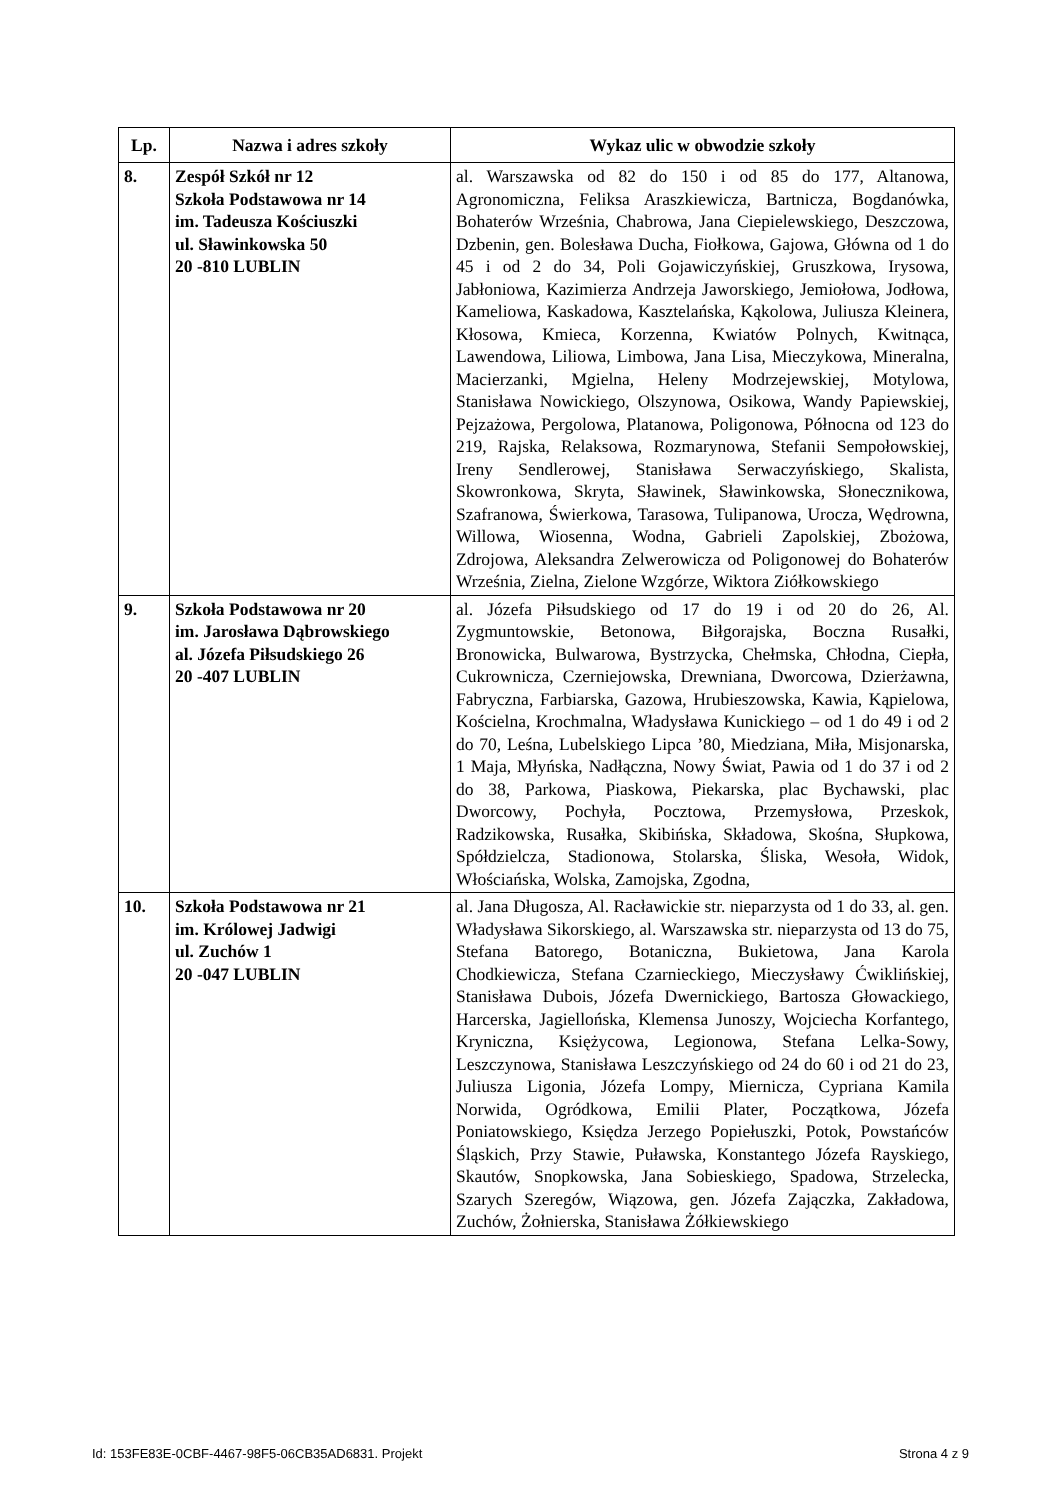| Lp. | Nazwa i adres szkoły | Wykaz ulic w obwodzie szkoły |
| --- | --- | --- |
| 8. | Zespół Szkół nr 12 Szkoła Podstawowa nr 14 im. Tadeusza Kościuszki ul. Sławinkowska 50 20 -810 LUBLIN | al. Warszawska od 82 do 150 i od 85 do 177, Altanowa, Agronomiczna, Feliksa Araszkiewicza, Bartnicza, Bogdanówka, Bohaterów Września, Chabrowa, Jana Ciepielewskiego, Deszczowa, Dzbenin, gen. Bolesława Ducha, Fiołkowa, Gajowa, Główna od 1 do 45 i od 2 do 34, Poli Gojawiczyńskiej, Gruszkowa, Irysowa, Jabłoniowa, Kazimierza Andrzeja Jaworskiego, Jemiołowa, Jodłowa, Kameliowa, Kaskadowa, Kasztelańska, Kąkolowa, Juliusza Kleinera, Kłosowa, Kmieca, Korzenna, Kwiatów Polnych, Kwitnąca, Lawendowa, Liliowa, Limbowa, Jana Lisa, Mieczykowa, Mineralna, Macierzanki, Mgielna, Heleny Modrzejewskiej, Motylowa, Stanisława Nowickiego, Olszynowa, Osikowa, Wandy Papiewskiej, Pejzażowa, Pergolowa, Platanowa, Poligonowa, Północna od 123 do 219, Rajska, Relaksowa, Rozmarynowa, Stefanii Sempołowskiej, Ireny Sendlerowej, Stanisława Serwaczyńskiego, Skalista, Skowronkowa, Skryta, Sławinek, Sławinkowska, Słonecznikowa, Szafranowa, Świerkowa, Tarasowa, Tulipanowa, Urocza, Wędrowna, Willowa, Wiosenna, Wodna, Gabrieli Zapolskiej, Zbożowa, Zdrojowa, Aleksandra Zelwerowicza od Poligonowej do Bohaterów Września, Zielna, Zielone Wzgórze, Wiktora Ziółkowskiego |
| 9. | Szkoła Podstawowa nr 20 im. Jarosława Dąbrowskiego al. Józefa Piłsudskiego 26 20 -407 LUBLIN | al. Józefa Piłsudskiego od 17 do 19 i od 20 do 26, Al. Zygmuntowskie, Betonowa, Biłgorajska, Boczna Rusałki, Bronowicka, Bulwarowa, Bystrzycka, Chełmska, Chłodna, Ciepła, Cukrownicza, Czerniejowska, Drewniana, Dworcowa, Dzierżawna, Fabryczna, Farbiarska, Gazowa, Hrubieszowska, Kawia, Kąpielowa, Kościelna, Krochmalna, Władysława Kunickiego – od 1 do 49 i od 2 do 70, Leśna, Lubelskiego Lipca ’80, Miedziana, Miła, Misjonarska, 1 Maja, Młyńska, Nadłączna, Nowy Świat, Pawia od 1 do 37 i od 2 do 38, Parkowa, Piaskowa, Piekarska, plac Bychawski, plac Dworcowy, Pochyła, Pocztowa, Przemysłowa, Przeskok, Radzikowska, Rusałka, Skibińska, Składowa, Skośna, Słupkowa, Spółdzielcza, Stadionowa, Stolarska, Śliska, Wesoła, Widok, Włościańska, Wolska, Zamojska, Zgodna, |
| 10. | Szkoła Podstawowa nr 21 im. Królowej Jadwigi ul. Zuchów 1 20 -047 LUBLIN | al. Jana Długosza, Al. Racławickie str. nieparzysta od 1 do 33, al. gen. Władysława Sikorskiego, al. Warszawska str. nieparzysta od 13 do 75, Stefana Batorego, Botaniczna, Bukietowa, Jana Karola Chodkiewicza, Stefana Czarnieckiego, Mieczysławy Ćwiklińskiej, Stanisława Dubois, Józefa Dwernickiego, Bartosza Głowackiego, Harcerska, Jagiellońska, Klemensa Junoszy, Wojciecha Korfantego, Kryniczna, Księżycowa, Legionowa, Stefana Lelka-Sowy, Leszczynowa, Stanisława Leszczyńskiego od 24 do 60 i od 21 do 23, Juliusza Ligonia, Józefa Lompy, Miernicza, Cypriana Kamila Norwida, Ogródkowa, Emilii Plater, Początkowa, Józefa Poniatowskiego, Księdza Jerzego Popiełuszki, Potok, Powstańców Śląskich, Przy Stawie, Puławska, Konstantego Józefa Rayskiego, Skautów, Snopkowska, Jana Sobieskiego, Spadowa, Strzelecka, Szarych Szeregów, Wiązowa, gen. Józefa Zajączka, Zakładowa, Zuchów, Żołnierska, Stanisława Żółkiewskiego |
Id: 153FE83E-0CBF-4467-98F5-06CB35AD6831. Projekt Strona 4 z 9